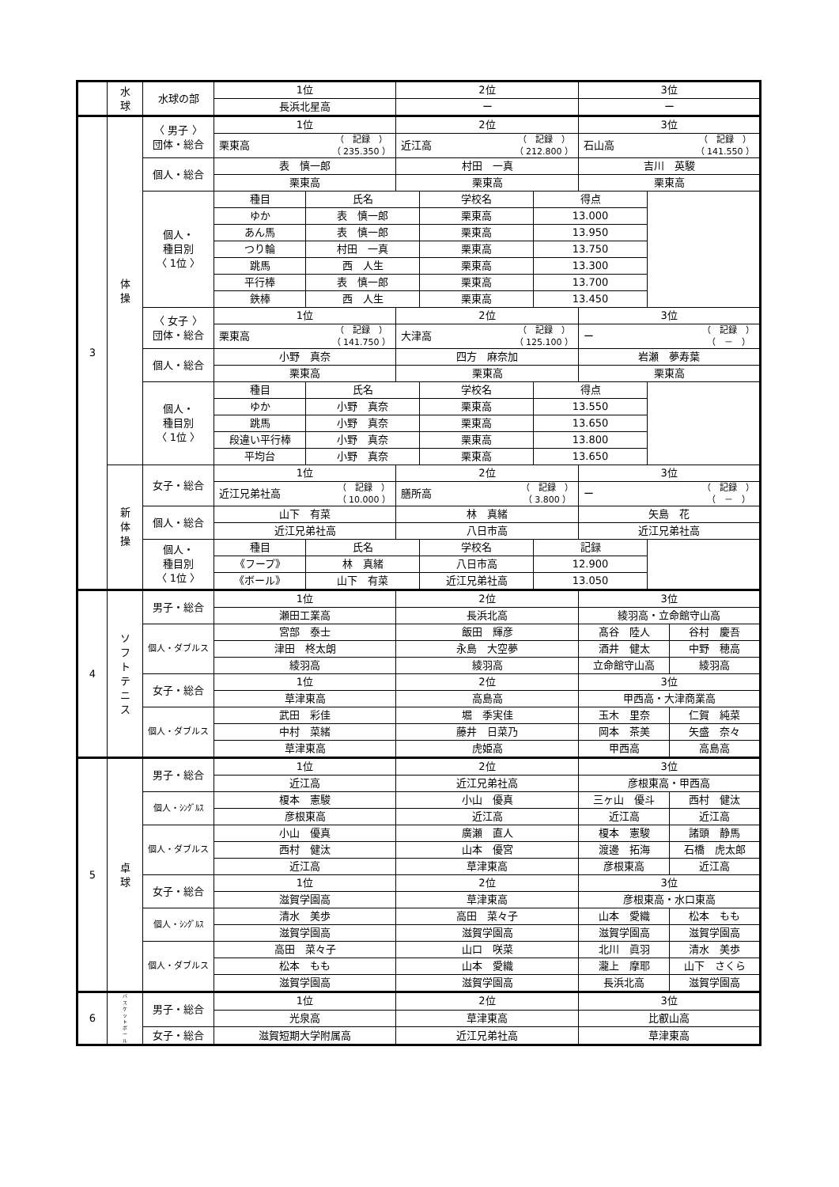| | 水 球 | 水球の部 | 1位 | | 2位 | | | 3位 | | |
| | | | 長浜北星高 | | ー | | | ー | | |
| 3 | 体 操 | 〈 男子 〉 団体・総合 | 1位 | | 2位 | | | 3位 | | |
| | | | 栗東高 （ 記録 ） （ 235.350 ） | | 近江高 （ 記録 ） （ 212.800 ） | | | 石山高 （ 記録 ） （ 141.550 ） | | |
| | | 個人・総合 | 表 慎一郎 | | 村田 一真 | | | 吉川 英駿 | | |
| | | | 栗東高 | | 栗東高 | | | 栗東高 | | |
| | | 個人・ 種目別 〈 1位 〉 | 種目 | 氏名 | | 学校名 | 得点 | | | |
| | | | ゆか | 表 慎一郎 | | 栗東高 | 13.000 | | | |
| | | | あん馬 | 表 慎一郎 | | 栗東高 | 13.950 | | | |
| | | | つり輪 | 村田 一真 | | 栗東高 | 13.750 | | | |
| | | | 跳馬 | 西 人生 | | 栗東高 | 13.300 | | | |
| | | | 平行棒 | 表 慎一郎 | | 栗東高 | 13.700 | | | |
| | | | 鉄棒 | 西 人生 | | 栗東高 | 13.450 | | | |
| | | 〈 女子 〉 団体・総合 | 1位 | | 2位 | | | 3位 | | |
| | | | 栗東高 （ 記録 ） （ 141.750 ） | | 大津高 （ 記録 ） （ 125.100 ） | | | ー （ 記録 ） （ － ） | | |
| | | 個人・総合 | 小野 真奈 | | 四方 麻奈加 | | | 岩瀬 夢寿葉 | | |
| | | | 栗東高 | | 栗東高 | | | 栗東高 | | |
| | | 個人・ 種目別 〈 1位 〉 | 種目 | 氏名 | | 学校名 | 得点 | | | |
| | | | ゆか | 小野 真奈 | | 栗東高 | 13.550 | | | |
| | | | 跳馬 | 小野 真奈 | | 栗東高 | 13.650 | | | |
| | | | 段違い平行棒 | 小野 真奈 | | 栗東高 | 13.800 | | | |
| | | | 平均台 | 小野 真奈 | | 栗東高 | 13.650 | | | |
| | 新 体 操 | 女子・総合 | 1位 | | 2位 | | | 3位 | | |
| | | | 近江兄弟社高 （ 記録 ） （ 10.000 ） | | 膳所高 （ 記録 ） （ 3.800 ） | | | ー （ 記録 ） （ － ） | | |
| | | 個人・総合 | 山下 有菜 | | 林 真緒 | | | 矢島 花 | | |
| | | | 近江兄弟社高 | | 八日市高 | | | 近江兄弟社高 | | |
| | | 個人・ 種目別 〈 1位 〉 | 種目 | 氏名 | | 学校名 | 記録 | | | |
| | | | 《フープ》 | 林 真緒 | | 八日市高 | 12.900 | | | |
| | | | 《ボール》 | 山下 有菜 | | 近江兄弟社高 | 13.050 | | | |
| 4 | ソ フ ト テ ニ ス | 男子・総合 | 1位 | | 2位 | | | 3位 | | |
| | | | 瀬田工業高 | | 長浜北高 | | | 綾羽高・立命館守山高 | | |
| | | 個人・ダブルス | 宮部 泰士 | | 飯田 輝彦 | | | 髙谷 陸人 | | 谷村 慶吾 |
| | | | 津田 柊太朗 | | 永島 大空夢 | | | 酒井 健太 | | 中野 穂高 |
| | | | 綾羽高 | | 綾羽高 | | | 立命館守山高 | | 綾羽高 |
| | | 女子・総合 | 1位 | | 2位 | | | 3位 | | |
| | | | 草津東高 | | 高島高 | | | 甲西高・大津商業高 | | |
| | | 個人・ダブルス | 武田 彩佳 | | 堀 季実佳 | | | 玉木 里奈 | | 仁賀 純菜 |
| | | | 中村 菜緒 | | 藤井 日菜乃 | | | 岡本 茶美 | | 矢盛 奈々 |
| | | | 草津東高 | | 虎姫高 | | | 甲西高 | | 高島高 |
| 5 | 卓 球 | 男子・総合 | 1位 | | 2位 | | | 3位 | | |
| | | | 近江高 | | 近江兄弟社高 | | | 彦根東高・甲西高 | | |
| | | 個人・ｼﾝｸﾞﾙｽ | 榎本 憲駿 | | 小山 優真 | | | 三ヶ山 優斗 | | 西村 健汰 |
| | | | 彦根東高 | | 近江高 | | | 近江高 | | 近江高 |
| | | 個人・ダブルス | 小山 優真 | | 廣瀬 直人 | | | 榎本 憲駿 | | 諸頭 静馬 |
| | | | 西村 健汰 | | 山本 優宮 | | | 渡邊 拓海 | | 石橋 虎太郎 |
| | | | 近江高 | | 草津東高 | | | 彦根東高 | | 近江高 |
| | | 女子・総合 | 1位 | | 2位 | | | 3位 | | |
| | | | 滋賀学園高 | | 草津東高 | | | 彦根東高・水口東高 | | |
| | | 個人・ｼﾝｸﾞﾙｽ | 清水 美歩 | | 高田 菜々子 | | | 山本 愛織 | | 松本 もも |
| | | | 滋賀学園高 | | 滋賀学園高 | | | 滋賀学園高 | | 滋賀学園高 |
| | | 個人・ダブルス | 高田 菜々子 | | 山口 咲菜 | | | 北川 眞羽 | | 清水 美歩 |
| | | | 松本 もも | | 山本 愛織 | | | 瀧上 摩耶 | | 山下 さくら |
| | | | 滋賀学園高 | | 滋賀学園高 | | | 長浜北高 | | 滋賀学園高 |
| 6 | バ ス ケ ッ ト ボ ー ル | 男子・総合 | 1位 | | 2位 | | | 3位 | | |
| | | | 光泉高 | | 草津東高 | | | 比叡山高 | | |
| | | 女子・総合 | 滋賀短期大学附属高 | | 近江兄弟社高 | | | 草津東高 | | |